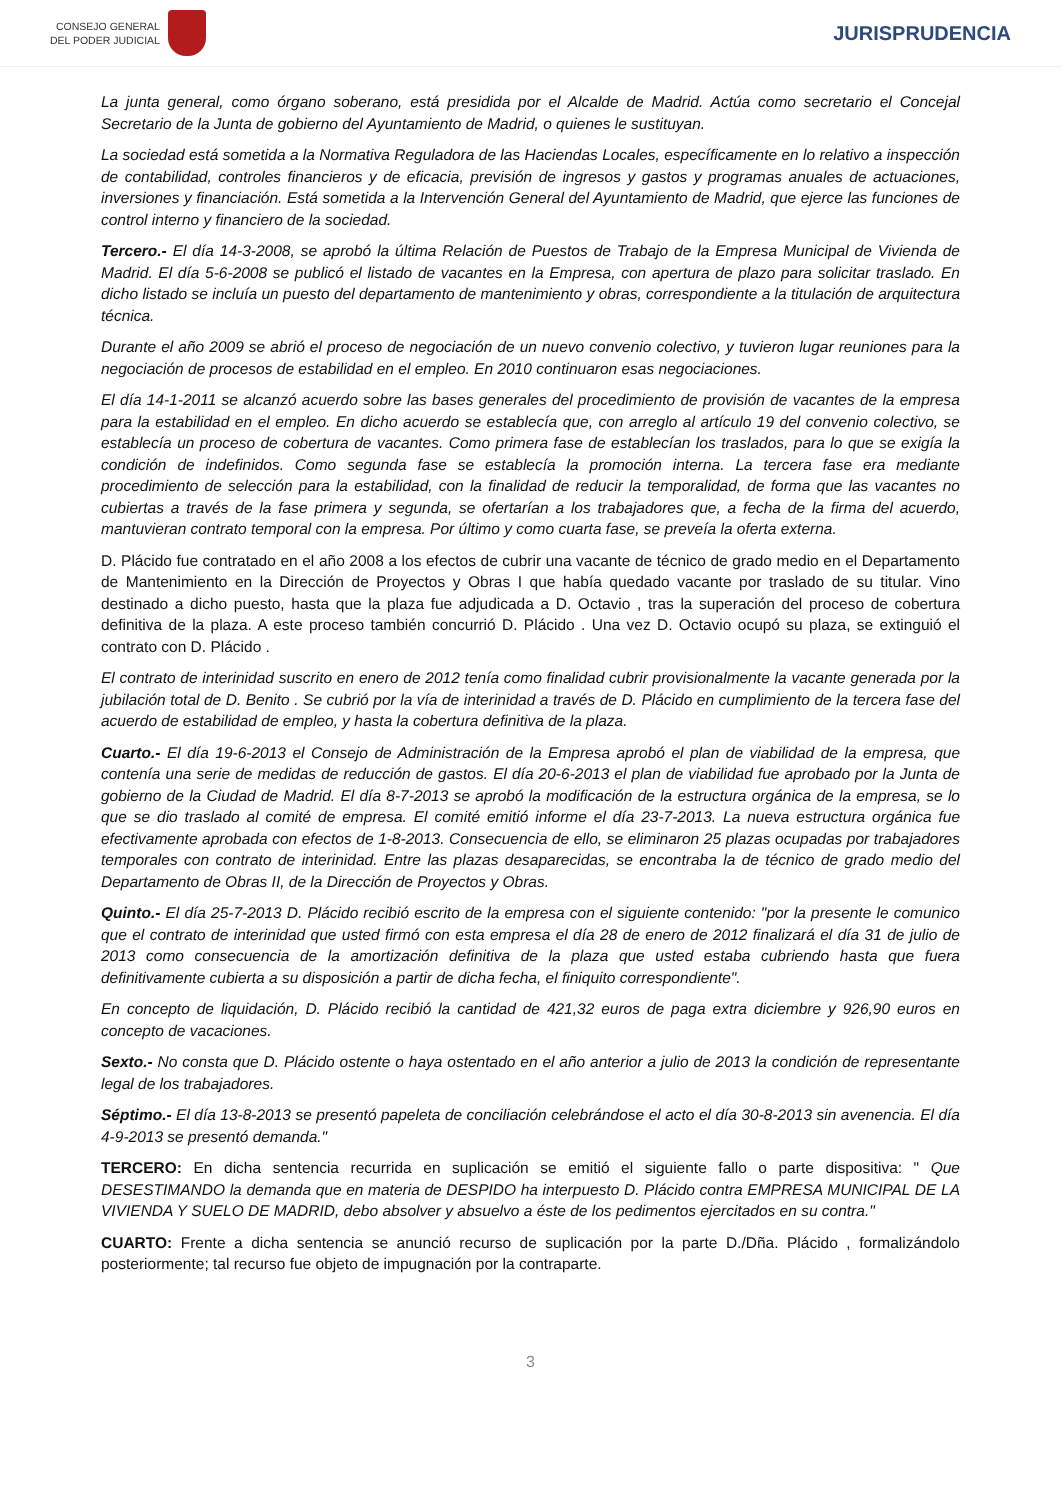CONSEJO GENERAL
DEL PODER JUDICIAL
JURISPRUDENCIA
La junta general, como órgano soberano, está presidida por el Alcalde de Madrid. Actúa como secretario el Concejal Secretario de la Junta de gobierno del Ayuntamiento de Madrid, o quienes le sustituyan.
La sociedad está sometida a la Normativa Reguladora de las Haciendas Locales, específicamente en lo relativo a inspección de contabilidad, controles financieros y de eficacia, previsión de ingresos y gastos y programas anuales de actuaciones, inversiones y financiación. Está sometida a la Intervención General del Ayuntamiento de Madrid, que ejerce las funciones de control interno y financiero de la sociedad.
Tercero.- El día 14-3-2008, se aprobó la última Relación de Puestos de Trabajo de la Empresa Municipal de Vivienda de Madrid. El día 5-6-2008 se publicó el listado de vacantes en la Empresa, con apertura de plazo para solicitar traslado. En dicho listado se incluía un puesto del departamento de mantenimiento y obras, correspondiente a la titulación de arquitectura técnica.
Durante el año 2009 se abrió el proceso de negociación de un nuevo convenio colectivo, y tuvieron lugar reuniones para la negociación de procesos de estabilidad en el empleo. En 2010 continuaron esas negociaciones.
El día 14-1-2011 se alcanzó acuerdo sobre las bases generales del procedimiento de provisión de vacantes de la empresa para la estabilidad en el empleo. En dicho acuerdo se establecía que, con arreglo al artículo 19 del convenio colectivo, se establecía un proceso de cobertura de vacantes. Como primera fase de establecían los traslados, para lo que se exigía la condición de indefinidos. Como segunda fase se establecía la promoción interna. La tercera fase era mediante procedimiento de selección para la estabilidad, con la finalidad de reducir la temporalidad, de forma que las vacantes no cubiertas a través de la fase primera y segunda, se ofertarían a los trabajadores que, a fecha de la firma del acuerdo, mantuvieran contrato temporal con la empresa. Por último y como cuarta fase, se preveía la oferta externa.
D. Plácido fue contratado en el año 2008 a los efectos de cubrir una vacante de técnico de grado medio en el Departamento de Mantenimiento en la Dirección de Proyectos y Obras I que había quedado vacante por traslado de su titular. Vino destinado a dicho puesto, hasta que la plaza fue adjudicada a D. Octavio , tras la superación del proceso de cobertura definitiva de la plaza. A este proceso también concurrió D. Plácido . Una vez D. Octavio ocupó su plaza, se extinguió el contrato con D. Plácido .
El contrato de interinidad suscrito en enero de 2012 tenía como finalidad cubrir provisionalmente la vacante generada por la jubilación total de D. Benito . Se cubrió por la vía de interinidad a través de D. Plácido en cumplimiento de la tercera fase del acuerdo de estabilidad de empleo, y hasta la cobertura definitiva de la plaza.
Cuarto.- El día 19-6-2013 el Consejo de Administración de la Empresa aprobó el plan de viabilidad de la empresa, que contenía una serie de medidas de reducción de gastos. El día 20-6-2013 el plan de viabilidad fue aprobado por la Junta de gobierno de la Ciudad de Madrid. El día 8-7-2013 se aprobó la modificación de la estructura orgánica de la empresa, se lo que se dio traslado al comité de empresa. El comité emitió informe el día 23-7-2013. La nueva estructura orgánica fue efectivamente aprobada con efectos de 1-8-2013. Consecuencia de ello, se eliminaron 25 plazas ocupadas por trabajadores temporales con contrato de interinidad. Entre las plazas desaparecidas, se encontraba la de técnico de grado medio del Departamento de Obras II, de la Dirección de Proyectos y Obras.
Quinto.- El día 25-7-2013 D. Plácido recibió escrito de la empresa con el siguiente contenido: "por la presente le comunico que el contrato de interinidad que usted firmó con esta empresa el día 28 de enero de 2012 finalizará el día 31 de julio de 2013 como consecuencia de la amortización definitiva de la plaza que usted estaba cubriendo hasta que fuera definitivamente cubierta a su disposición a partir de dicha fecha, el finiquito correspondiente".
En concepto de liquidación, D. Plácido recibió la cantidad de 421,32 euros de paga extra diciembre y 926,90 euros en concepto de vacaciones.
Sexto.- No consta que D. Plácido ostente o haya ostentado en el año anterior a julio de 2013 la condición de representante legal de los trabajadores.
Séptimo.- El día 13-8-2013 se presentó papeleta de conciliación celebrándose el acto el día 30-8-2013 sin avenencia. El día 4-9-2013 se presentó demanda."
TERCERO: En dicha sentencia recurrida en suplicación se emitió el siguiente fallo o parte dispositiva: " Que DESESTIMANDO la demanda que en materia de DESPIDO ha interpuesto D. Plácido contra EMPRESA MUNICIPAL DE LA VIVIENDA Y SUELO DE MADRID, debo absolver y absuelvo a éste de los pedimentos ejercitados en su contra."
CUARTO: Frente a dicha sentencia se anunció recurso de suplicación por la parte D./Dña. Plácido , formalizándolo posteriormente; tal recurso fue objeto de impugnación por la contraparte.
3